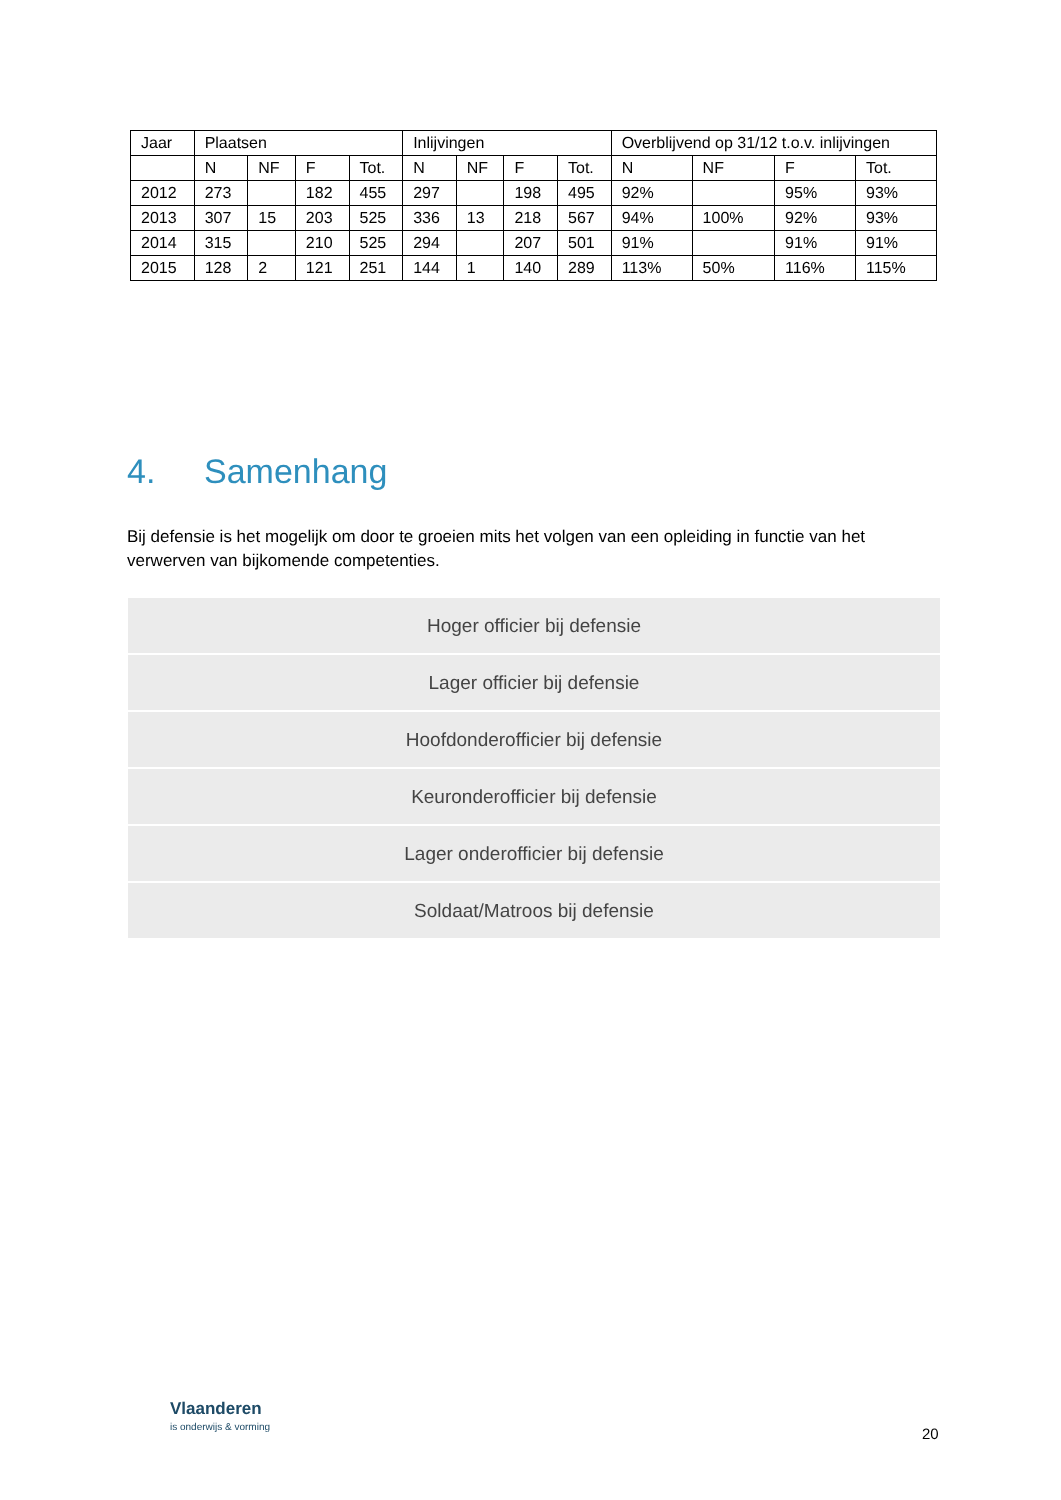| Jaar | Plaatsen | | | | Inlijvingen | | | | Overblijvend op 31/12 t.o.v. inlijvingen | | | |
| --- | --- | --- | --- | --- | --- | --- | --- | --- | --- | --- | --- | --- |
| | N | NF | F | Tot. | N | NF | F | Tot. | N | NF | F | Tot. |
| 2012 | 273 | | 182 | 455 | 297 | | 198 | 495 | 92% | | 95% | 93% |
| 2013 | 307 | 15 | 203 | 525 | 336 | 13 | 218 | 567 | 94% | 100% | 92% | 93% |
| 2014 | 315 | | 210 | 525 | 294 | | 207 | 501 | 91% | | 91% | 91% |
| 2015 | 128 | 2 | 121 | 251 | 144 | 1 | 140 | 289 | 113% | 50% | 116% | 115% |
4. Samenhang
Bij defensie is het mogelijk om door te groeien mits het volgen van een opleiding in functie van het verwerven van bijkomende competenties.
Hoger officier bij defensie
Lager officier bij defensie
Hoofdonderofficier bij defensie
Keuronderofficier bij defensie
Lager onderofficier bij defensie
Soldaat/Matroos bij defensie
Vlaanderen
is onderwijs & vorming
20